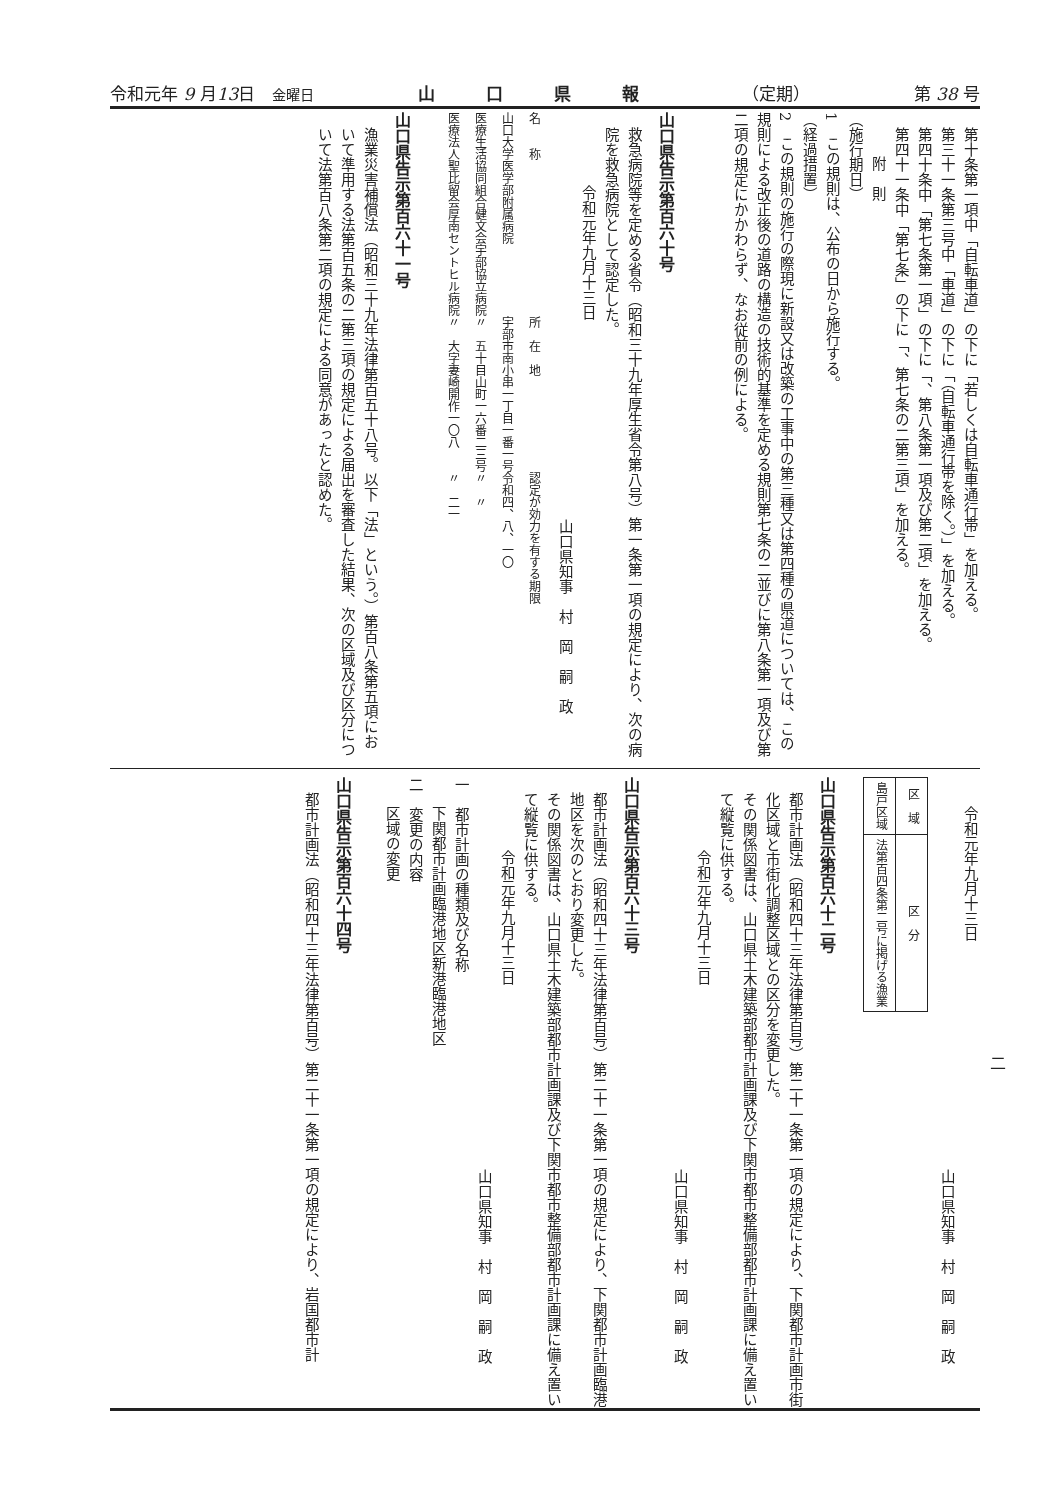令和元年 9 月13日　金曜日 山　　　口　　　県　　　報 （定期） 第 38 号
第十条第一項中「自転車道」の下に「若しくは自転車通行帯」を加える。
第三十一条第三号中「車道」の下に「（自転車通行帯を除く。）」を加える。
第四十条中「第七条第一項」の下に「、第八条第一項及び第二項」を加える。
第四十一条中「第七条」の下に「、第七条の二第三項」を加える。
附　則
（施行期日）
1　この規則は、公布の日から施行する。
（経過措置）
2　この規則の施行の際現に新設又は改築の工事中の第三種又は第四種の県道については、この規則による改正後の道路の構造の技術的基準を定める規則第七条の二並びに第八条第一項及び第二項の規定にかかわらず、なお従前の例による。
山口県告示第百六十号
救急病院等を定める省令（昭和三十九年厚生省令第八号）第一条第一項の規定により、次の病院を救急病院として認定した。
令和元年九月十三日
山口県知事　村　岡　嗣　政
| 名 称 | 所 在 地 | 認定が効力を有する期限 |
| 山口大学医学部附属病院 | 宇部市南小串一丁目一番一号 | 令和四、八、一〇 |
| 医療生活協同組合健文会宇部協立病院 | 〃 五十目山町一六番二三号 | 〃 〃 |
| 医療法人聖比留会厚南セントヒル病院 | 〃 大字妻崎開作一〇八 | 〃 二一 |
山口県告示第百六十一号
漁業災害補償法（昭和三十九年法律第百五十八号。以下「法」という。）第百八条第五項において準用する法第百五条の二第三項の規定による届出を審査した結果、次の区域及び区分について法第百八条第二項の規定による同意があったと認めた。
令和元年九月十三日
山口県知事　村　岡　嗣　政
| 区 域 | 区 分 |
| --- | --- |
| 島戸区域 | 法第百四条第二号に掲げる漁業 |
山口県告示第百六十二号
都市計画法（昭和四十三年法律第百号）第二十一条第一項の規定により、下関都市計画市街化区域と市街化調整区域との区分を変更した。
その関係図書は、山口県土木建築部都市計画課及び下関市都市整備部都市計画課に備え置いて縦覧に供する。
令和元年九月十三日
山口県知事　村　岡　嗣　政
山口県告示第百六十三号
都市計画法（昭和四十三年法律第百号）第二十一条第一項の規定により、下関都市計画臨港地区を次のとおり変更した。
その関係図書は、山口県土木建築部都市計画課及び下関市都市整備部都市計画課に備え置いて縦覧に供する。
令和元年九月十三日
山口県知事　村　岡　嗣　政
一　都市計画の種類及び名称
下関都市計画臨港地区新港臨港地区
二　変更の内容
区域の変更
山口県告示第百六十四号
都市計画法（昭和四十三年法律第百号）第二十一条第一項の規定により、岩国都市計
二